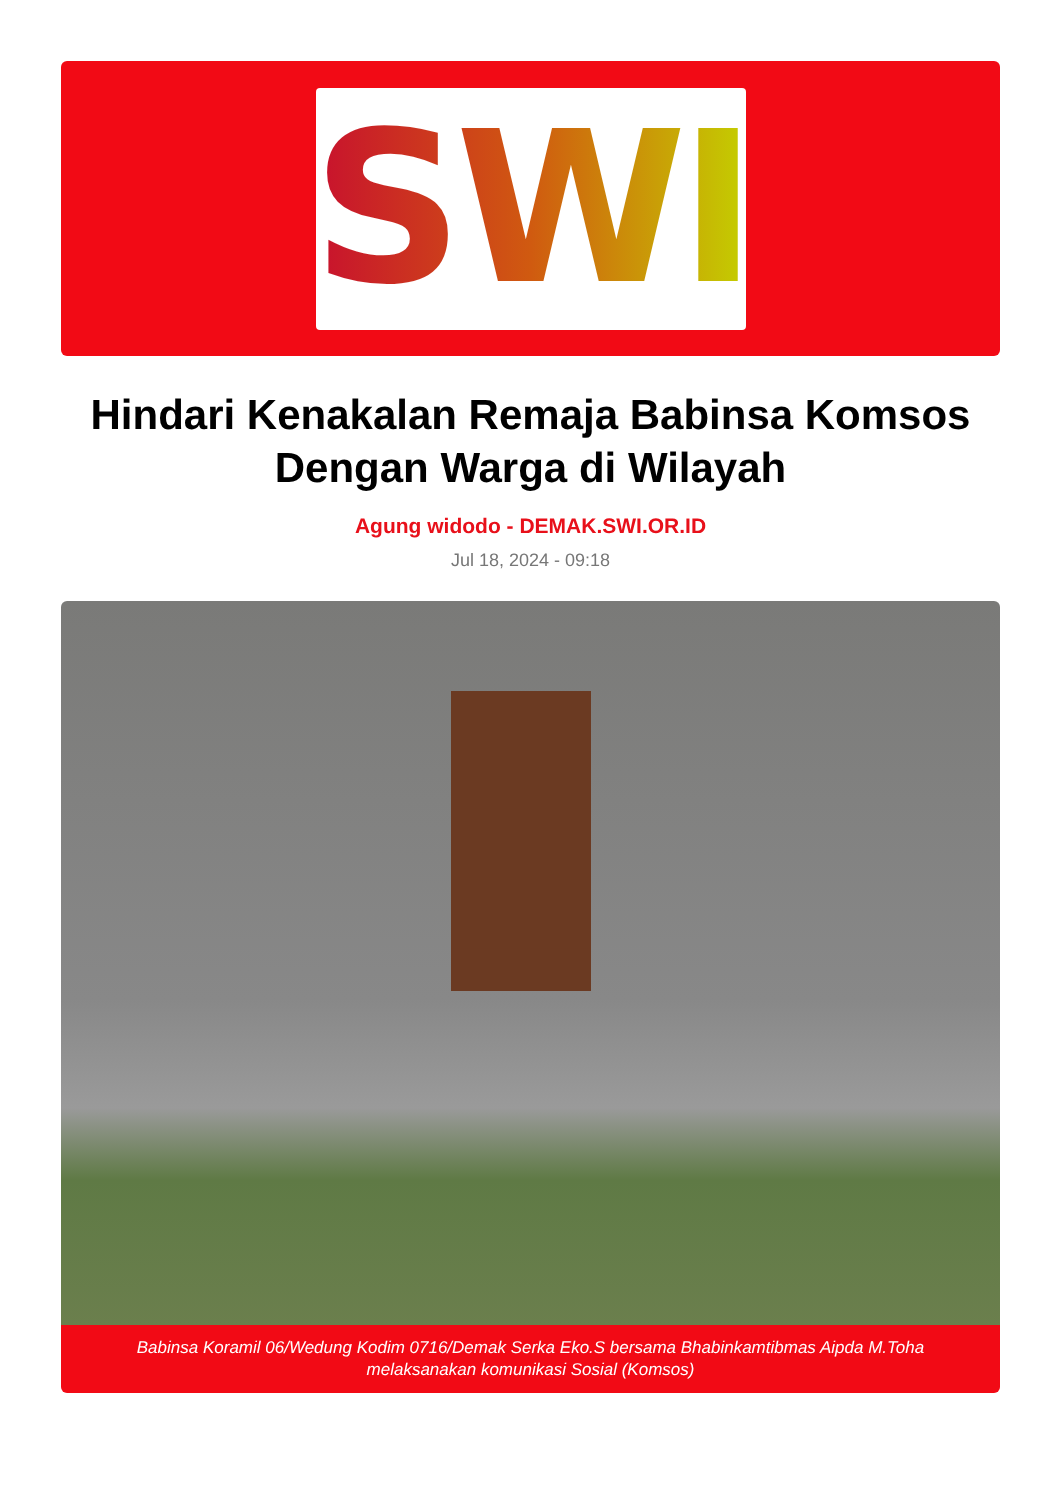SWI
Hindari Kenakalan Remaja Babinsa Komsos Dengan Warga di Wilayah
Agung widodo - DEMAK.SWI.OR.ID
Jul 18, 2024 - 09:18
Babinsa Koramil 06/Wedung Kodim 0716/Demak Serka Eko.S bersama Bhabinkamtibmas Aipda M.Toha melaksanakan komunikasi Sosial (Komsos)